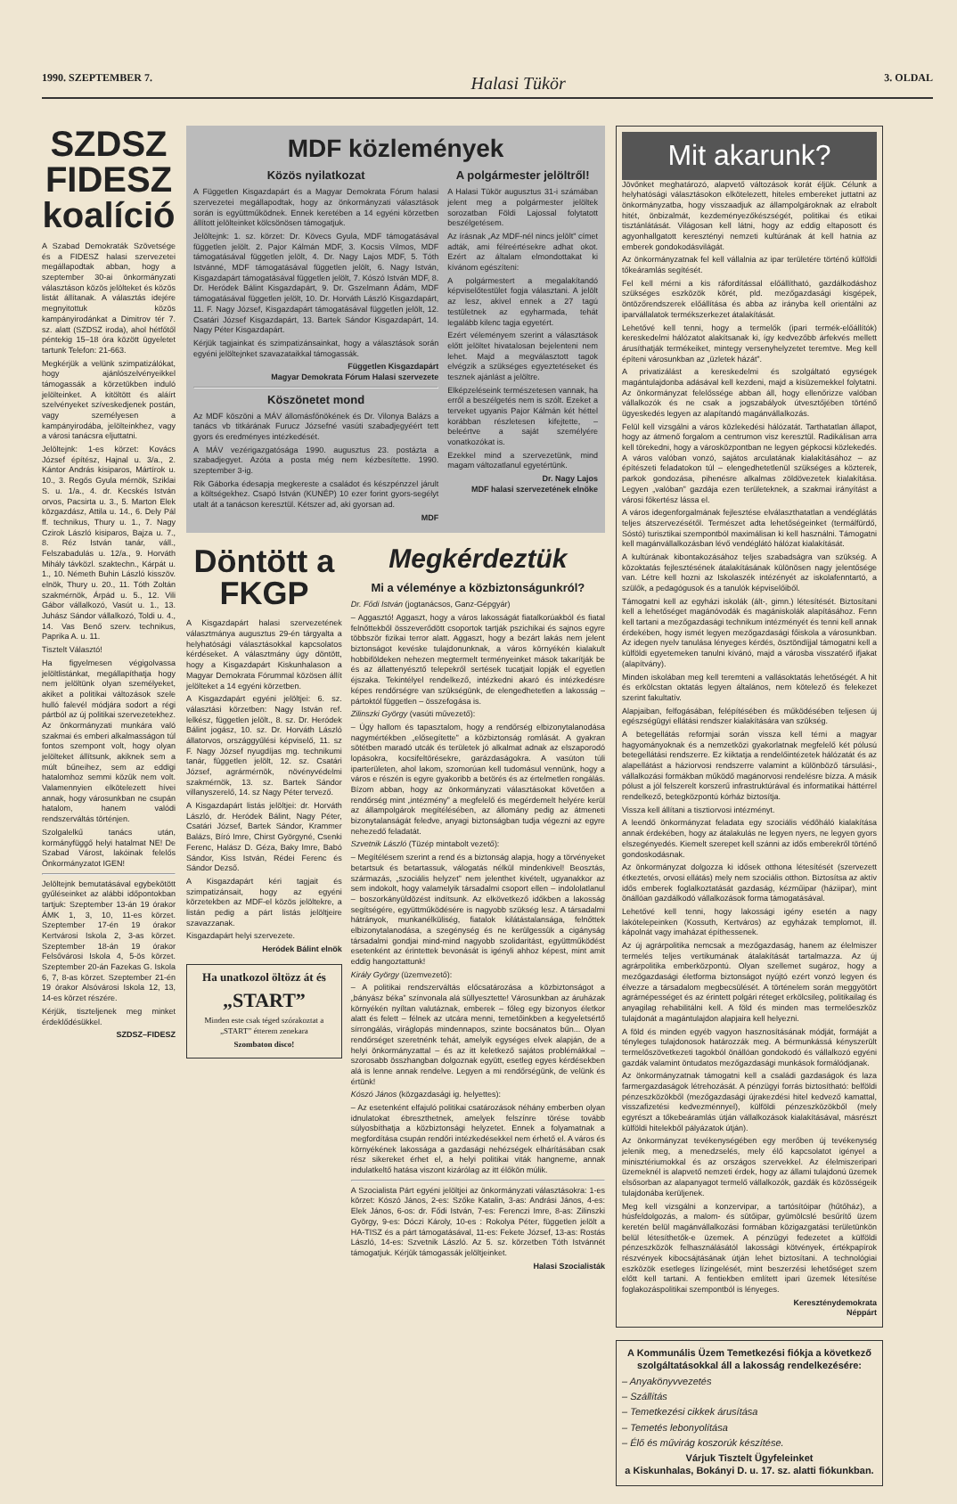1990. SZEPTEMBER 7. Halasi Tükör 3. OLDAL
SZDSZ FIDESZ koalíció
A Szabad Demokraták Szövetsége és a FIDESZ halasi szervezetei megállapodtak abban, hogy a szeptember 30-ai önkormányzati választáson közös jelölteket és közös listát állítanak. A választás idejére megnyitottuk közös kampányirodánkat a Dimitrov tér 7. sz. alatt (SZDSZ iroda), ahol hétfőtől péntekig 15–18 óra között ügyeletet tartunk Telefon: 21-663.
Megkérjük a velünk szimpatizálókat, hogy ajánlószelvényeikkel támogassák a körzetükben induló jelölteinket. A kitöltött és aláírt szelvényeket szíveskedjenek postán, vagy személyesen a kampányirodába, jelölteinkhez, vagy a városi tanácsra eljuttatni.
Jelöltejnk: 1-es körzet: Kovács József építész, Hajnal u. 3/a., 2. Kántor András kisiparos, Mártírok u. 10., 3. Regős Gyula mérnök, Sziklai S. u. 1/a., 4. dr. Kecskés István orvos, Pacsirta u. 3., 5. Marton Elek közgazdász, Attila u. 14., 6. Dely Pál ff. technikus, Thury u. 1., 7. Nagy Czirok László kisiparos, Bajza u. 7., 8. Réz István tanár, váll., Felszabadulás u. 12/a., 9. Horváth Mihály távközl. szaktechn., Kárpát u. 1., 10. Németh Buhin László kisszöv. elnök, Thury u. 20., 11. Tóth Zoltán szakmérnök, Árpád u. 5., 12. Vili Gábor vállalkozó, Vasút u. 1., 13. Juhász Sándor vállalkozó, Toldi u. 4., 14. Vas Benő szerv. technikus, Paprika A. u. 11.
Tisztelt Választó!
Ha figyelmesen végigolvassa jelöltlistánkat, megállapíthatja hogy nem jelöltünk olyan személyeket, akiket a politikai változások szele hulló falevél módjára sodort a régi pártból az új politikai szervezetekhez. Az önkormányzati munkára való szakmai és emberi alkalmasságon túl fontos szempont volt, hogy olyan jelölteket állítsunk, akiknek sem a múlt bűneihez, sem az eddigi hatalomhoz semmi közük nem volt. Valamennyien elkötelezett hívei annak, hogy városunkban ne csupán hatalom, hanem valódi rendszerváltás történjen.
Szolgalelkű tanács után, kormányfüggő helyi hatalmat NE! De Szabad Várost, lakóinak felelős Önkormányzatot IGEN!
Jelöltejnk bemutatásával egybekötött gyűléseinket az alábbi időpontokban tartjuk: Szeptember 13-án 19 órakor ÁMK 1, 3, 10, 11-es körzet. Szeptember 17-én 19 órakor Kertvárosi Iskola 2, 3-as körzet. Szeptember 18-án 19 órakor Felsővárosi Iskola 4, 5-ös körzet. Szeptember 20-án Fazekas G. Iskola 6, 7, 8-as körzet. Szeptember 21-én 19 órakor Alsóvárosi Iskola 12, 13, 14-es körzet részére.
Kérjük, tiszteljenek meg minket érdeklődésükkel.
SZDSZ–FIDESZ
MDF közlemények
Közös nyilatkozat
A Független Kisgazdapárt és a Magyar Demokrata Fórum halasi szervezetei megállapodtak, hogy az önkormányzati választások során is együttműködnek. Ennek keretében a 14 egyéni körzetben állított jelölteinket kölcsönösen támogatjuk.
Jelöltejnk: 1. sz. körzet: Dr. Kövecs Gyula, MDF támogatásával független jelölt. 2. Pajor Kálmán MDF, 3. Kocsis Vilmos, MDF támogatásával független jelölt, 4. Dr. Nagy Lajos MDF, 5. Tóth Istvánné, MDF támogatásával független jelölt, 6. Nagy István, Kisgazdapárt támogatásával független jelölt, 7. Kószó István MDF, 8. Dr. Heródek Bálint Kisgazdapárt, 9. Dr. Gszelmann Ádám, MDF támogatásával független jelölt, 10. Dr. Horváth László Kisgazdapárt, 11. F. Nagy József, Kisgazdapárt támogatásával független jelölt, 12. Csatári József Kisgazdapárt, 13. Bartek Sándor Kisgazdapárt, 14. Nagy Péter Kisgazdapárt.
Kérjük tagjainkat és szimpatizánsainkat, hogy a választások során egyéni jelöltejnket szavazataikkal támogassák.
Független Kisgazdapárt
Magyar Demokrata Fórum Halasi szervezete
Köszönetet mond
Az MDF köszöni a MÁV állomásfőnökének és Dr. Vilonya Balázs a tanács vb titkárának Furucz Józsefné vasúti szabadjegyéért tett gyors és eredményes intézkedését.
A MÁV vezérigazgatósága 1990. augusztus 23. postázta a szabadjegyet. Azóta a posta még nem kézbesítette. 1990. szeptember 3-ig.
Rik Gáborka édesapja megkereste a családot és készpénzzel járult a költségekhez. Csapó István (KUNÉP) 10 ezer forint gyors-segélyt utalt át a tanácson keresztül. Kétszer ad, aki gyorsan ad.
MDF
A polgármester jelöltről!
A Halasi Tükör augusztus 31-i számában jelent meg a polgármester jelöltek sorozatban Földi Lajossal folytatott beszélgetésem.
Az írásnak „Az MDF-nél nincs jelölt" címet adták, ami félreértésekre adhat okot. Ezért az általam elmondottakat ki kívánom egészíteni:
A polgármestert a megalakítandó képviselőtestület fogja választani. A jelölt az lesz, akivel ennek a 27 tagú testületnek az egyharmada, tehát legalább kilenc tagja egyetért.
Ezért véleményem szerint a választások előtt jelöltet hivatalosan bejelenteni nem lehet. Majd a megválasztott tagok elvégzik a szükséges egyeztetéseket és tesznek ajánlást a jelöltre.
Elképzeléseink természetesen vannak, ha erről a beszélgetés nem is szólt. Ezeket a terveket ugyanis Pajor Kálmán két héttel korábban részletesen kifejtette, – beleértve a saját személyére vonatkozókat is.
Ezekkel mind a szervezetünk, mind magam változatlanul egyetértünk.
Dr. Nagy Lajos
MDF halasi szervezetének elnöke
Döntött a FKGP
A Kisgazdapárt halasi szervezetének választmánya augusztus 29-én tárgyalta a helyhatósági választásokkal kapcsolatos kérdéseket. A választmány úgy döntött, hogy a Kisgazdapárt Kiskunhalason a Magyar Demokrata Fórummal közösen állít jelölteket a 14 egyéni körzetben.
A Kisgazdapárt egyéni jelöltjei: 6. sz. választási körzetben: Nagy István ref. lelkész, független jelölt., 8. sz. Dr. Heródek Bálint jogász, 10. sz. Dr. Horváth László állatorvos, országgyűlési képviselő, 11. sz F. Nagy József nyugdíjas mg. technikumi tanár, független jelölt, 12. sz. Csatári József, agrármérnök, növényvédelmi szakmérnök, 13. sz. Bartek Sándor villanyszerelő, 14. sz Nagy Péter tervező.
A Kisgazdapárt listás jelöltjei: dr. Horváth László, dr. Heródek Bálint, Nagy Péter, Csatári József, Bartek Sándor, Krammer Balázs, Bíró Imre, Chirst Györgyné, Csenki Ferenc, Halász D. Géza, Baky Imre, Babó Sándor, Kiss István, Rédei Ferenc és Sándor Dezső.
A Kisgazdapárt kéri tagjait és szimpatizánsait, hogy az egyéni körzetekben az MDF-el közös jelöltekre, a listán pedig a párt listás jelöltjeire szavazzanak.
Kisgazdapárt helyi szervezete.
Heródek Bálint elnök
Ha unatkozol öltözz át és
„START”
Minden este csak téged szórakoztat a „START” étterem zenekara
Szombaton disco!
Megkérdeztük
Mi a véleménye a közbiztonságunkról?
Dr. Fődi István (jogtanácsos, Ganz-Gépgyár)
– Aggasztó! Aggaszt, hogy a város lakosságát fiatalkorúakból és fiatal felnőttekből összeverődött csoportok tartják pszichikai és sajnos egyre többször fizikai terror alatt. Aggaszt, hogy a bezárt lakás nem jelent biztonságot kevéske tulajdonunknak, a város környékén kialakult hobbiföldeken nehezen megtermelt terményeinket mások takarítják be és az állattenyésztő telepekről sertések tucatjait lopják el egyetlen éjszaka. Tekintélyel rendelkező, intézkedni akaró és intézkedésre képes rendőrségre van szükségünk, de elengedhetetlen a lakosság – pártoktól független – összefogása is.
Zilinszki György (vasúti művezető):
– Úgy hallom és tapasztalom, hogy a rendőrség elbizonytalanodása nagymértékben „elősegítette” a közbiztonság romlását. A gyakran sötétben maradó utcák és területek jó alkalmat adnak az elszaporodó lopásokra, kocsifeltörésekre, garázdaságokra. A vasúton túli iparterületen, ahol lakom, szomorúan kell tudomásul vennünk, hogy a város e részén is egyre gyakoribb a betörés és az értelmetlen rongálás. Bízom abban, hogy az önkormányzati választásokat követően a rendőrség mint „intézmény” a megfelelő és megérdemelt helyére kerül az állampolgárok megítélésében, az állomány pedig az átmeneti bizonytalanságát feledve, anyagi biztonságban tudja végezni az egyre nehezedő feladatát.
Szvetnik László (Tüzép mintabolt vezető):
– Megítélésem szerint a rend és a biztonság alapja, hogy a törvényeket betartsuk és betartassuk, válogatás nélkül mindenkivel! Beosztás, származás, „szociális helyzet” nem jelenthet kivételt, ugyanakkor az sem indokolt, hogy valamelyik társadalmi csoport ellen – indololatlanul – boszorkányüldözést indítsunk. Az elkövetkező időkben a lakosság segítségére, együttműködésére is nagyobb szükség lesz. A társadalmi hátrányok, munkanélküliség, fiatalok kilátástalansága, felnőttek elbizonytalanodása, a szegénység és ne kerülgessük a cigányság társadalmi gondjai mind-mind nagyobb szolidaritást, együttműködést esetenként az érintettek bevonását is igényli ahhoz képest, mint amit eddig hangoztattunk!
Király György (üzemvezető):
– A politikai rendszerváltás előcsatározása a közbiztonságot a „bányász béka” színvonala alá süllyesztette! Városunkban az áruházak környékén nyíltan valutáznak, emberek – főleg egy bizonyos életkor alatt és felett – félnek az utcára menni, temetőinkben a kegyeletsértő sírrongálás, viráglopás mindennapos, szinte bocsánatos bűn... Olyan rendőrséget szeretnénk tehát, amelyik egységes elvek alapján, de a helyi önkormányzattal – és az itt keletkező sajátos problémákkal – szorosabb összhangban dolgoznak együtt, esetleg egyes kérdésekben alá is lenne annak rendelve. Legyen a mi rendőrségünk, de velünk és értünk!
Kószó János (közgazdasági ig. helyettes):
– Az esetenként elfajuló politikai csatározások néhány emberben olyan idnulatokat ébreszthetnek, amelyek felszínre törése tovább súlyosbíthatja a közbiztonsági helyzetet. Ennek a folyamatnak a megfordítása csupán rendőri intézkedésekkel nem érhető el. A város és környékének lakossága a gazdasági nehézségek elhárításában csak rész sikereket érhet el, a helyi politikai viták hangneme, annak indulatkeltő hatása viszont kizárólag az itt élőkön múlik.
A Szocialista Párt egyéni jelöltjei az önkormányzati választásokra: 1-es körzet: Kószó János, 2-es: Szőke Katalin, 3-as: Andrási János, 4-es: Elek János, 6-os: dr. Fődi István, 7-es: Ferenczi Imre, 8-as: Zilinszki György, 9-es: Dóczi Károly, 10-es : Rokolya Péter, független jelölt a HA-TISZ és a párt támogatásával, 11-es: Fekete József, 13-as: Rostás László, 14-es: Szvetnik László. Az 5. sz. körzetben Tóth Istvánnét támogatjuk. Kérjük támogassák jelöltjeinket.
Halasi Szocialisták
Mit akarunk?
Jövőnket meghatározó, alapvető változások korát éljük. Célunk a helyhatósági választásokon elkötelezett, hiteles embereket juttatni az önkormányzatba, hogy visszaadjuk az állampolgároknak az elrabolt hitét, önbizalmát, kezdeményezőkészségét, politikai és etikai tisztánlátását. Világosan kell látni, hogy az eddig eltaposott és agyonhallgatott keresztényi nemzeti kultúrának át kell hatnia az emberek gondokodásvilágát.
Az önkormányzatnak fel kell vállalnia az ipar területére történő külföldi tőkeáramlás segítését.
Fel kell mérni a kis ráfordítással előállítható, gazdálkodáshoz szükséges eszközök körét, pld. mezőgazdasági kisgépek, öntözőrendszerek előállítása és abba az irányba kell orientálni az iparvállalatok termékszerkezet átalakítását.
Lehetővé kell tenni, hogy a termelők (ipari termék-előállítók) kereskedelmi hálózatot alakítsanak ki, így kedvezőbb árfekvés mellett árusíthatják termékeiket, mintegy versenyhelyzetet teremtve. Meg kell építeni városunkban az „üzletek házát”.
A privatizálást a kereskedelmi és szolgáltató egységek magántulajdonba adásával kell kezdeni, majd a kisüzemekkel folytatni. Az önkormányzat felelőssége abban áll, hogy ellenőrizze valóban vállalkozók és ne csak a jogszabályok útvesztőjében történő ügyeskedés legyen az alapítandó magánvállalkozás.
Felül kell vizsgálni a város közlekedési hálózatát. Tarthatatlan állapot, hogy az átmenő forgalom a centrumon visz keresztül. Radikálisan arra kell törekedni, hogy a városközpontban ne legyen gépkocsi közlekedés. A város valóban vonzó, sajátos arculatának kialakításához – az építészeti feladatokon túl – elengedhetetlenül szükséges a közterek, parkok gondozása, pihenésre alkalmas zöldövezetek kialakítása. Legyen „valóban” gazdája ezen területeknek, a szakmai irányítást a városi főkertész lássa el.
A város idegenforgalmának fejlesztése elválaszthatatlan a vendéglátás teljes átszervezésétől. Természet adta lehetőségeinket (termálfürdő, Sóstó) turisztikai szempontból maximálisan ki kell használni. Támogatni kell magánvállalkozásban lévő vendéglátó hálózat kialakítását.
A kultúrának kibontakozásához teljes szabadságra van szükség. A közoktatás fejlesztésének átalakításának különösen nagy jelentősége van. Létre kell hozni az Iskolaszék intézényét az iskolafenntartó, a szülők, a pedagógusok és a tanulók képviselőiből.
Támogatni kell az egyházi iskolák (ált-, gimn.) létesítését. Biztosítani kell a lehetőséget magánóvodák és magániskolák alapításához. Fenn kell tartani a mezőgazdasági technikum intézményét és tenni kell annak érdekében, hogy ismét legyen mezőgazdasági főiskola a városunkban. Az idegen nyelv tanulása lényeges kérdés, ösztöndíjjal támogatni kell a külföldi egyetemeken tanulni kívánó, majd a városba visszatérő ifjakat (alapítvány).
Minden iskolában meg kell teremteni a vallásoktatás lehetőségét. A hit és erkölcstan oktatás legyen általános, nem kötelező és felekezet szerint fakultatív.
Alapjaiban, felfogásában, felépítésében és működésében teljesen új egészségügyi ellátási rendszer kialakítására van szükség.
A betegellátás reformjai során vissza kell térni a magyar hagyományoknak és a nemzetközi gyakorlatnak megfelelő két pólusú betegellátási rendszerre. Ez kiiktatja a rendelőintézetek hálózatát és az alapellátást a háziorvosi rendszerre valamint a különböző társulási-, vállalkozási formákban működő magánorvosi rendelésre bízza. A másik pólust a jól felszerelt korszerű infrastruktúrával és informatikai háttérrel rendelkező, betegközpontú kórház biztosítja.
Vissza kell állítani a tisztiorvosi intézményt.
A leendő önkormányzat feladata egy szociális védőháló kialakítása annak érdekében, hogy az átalakulás ne legyen nyers, ne legyen gyors elszegényedés. Kiemelt szerepet kell szánni az idős emberekről történő gondoskodásnak.
Az önkormányzat dolgozza ki idősek otthona létesítését (szervezett étkeztetés, orvosi ellátás) mely nem szociális otthon. Biztosítsa az aktív idős emberek foglalkoztatását gazdaság, kézműipar (háziipar), mint önállóan gazdálkodó vállalkozások forma támogatásával.
Lehetővé kell tenni, hogy lakossági igény esetén a nagy lakótelepeinken (Kossuth, Kertváros) az egyházak templomot, ill. kápolnát vagy imaházat építhessenek.
Az új agrárpolitika nemcsak a mezőgazdaság, hanem az élelmiszer termelés teljes vertikumának átalakítását tartalmazza. Az új agrárpolitika emberközpontú. Olyan szellemet sugároz, hogy a mezőgazdasági életforma biztonságot nyújtó ezért vonzó legyen és élvezze a társadalom megbecsülését. A történelem során meggyötört agrárnépességet és az érintett polgári réteget erkölcsileg, politikailag és anyagilag rehabilitálni kell. A föld és minden mas termelőeszköz tulajdonát a magántulajdon alapjaira kell helyezni.
A föld és minden egyéb vagyon hasznosításának módját, formáját a tényleges tulajdonosok határozzák meg. A bérmunkássá kényszerült termelőszövetkezeti tagokból önállóan gondokodó és vállalkozó egyéni gazdák valamint öntudatos mezőgazdasági munkások formálódjanak.
Az önkormányzatnak támogatni kell a családi gazdaságok és laza farmergazdaságok létrehozását. A pénzügyi forrás biztosítható: belföldi pénzeszközökből (mezőgazdasági újrakezdési hitel kedvező kamattal, visszafizetési kedvezménnyel), külföldi pénzeszközökből (mely egyrészt a tőkebeáramlás útján vállalkozások kialakításával, másrészt külföldi hitelekből pályázatok útján).
Az önkormányzat tevékenységében egy merőben új tevékenység jelenik meg, a menedzselés, mely élő kapcsolatot igényel a minisztériumokkal és az országos szervekkel. Az élelmiszeripari üzemeknél is alapvető nemzeti érdek, hogy az állami tulajdonú üzemek elsősorban az alapanyagot termelő vállalkozók, gazdák és közösségeik tulajdonába kerüljenek.
Meg kell vizsgálni a konzervipar, a tartósítóipar (hűtőház), a húsfeldolgozás, a malom- és sütőipar, gyümölcslé besűrítő üzem keretén belül magánvállalkozási formában közigazgatási területünkön belül létesíthetők-e üzemek. A pénzügyi fedezetet a külföldi pénzeszközök felhasználásától lakossági kötvények, értékpapírok részvények kibocsájtásának útján lehet biztosítani. A technológiai eszközök esetleges lízingelését, mint beszerzési lehetőséget szem előtt kell tartani. A fentiekben említett ipari üzemek létesítése foglakozáspolitikai szempontból is lényeges.
Kereszténydemokrata
Néppárt
A Kommunális Üzem Temetkezési fiókja a következő szolgáltatásokkal áll a lakosság rendelkezésére:
– Anyakönyvvezetés
– Szállítás
– Temetkezési cikkek árusítása
– Temetés lebonyolítása
– Élő és művirág koszorúk készítése.
Várjuk Tisztelt Ügyfeleinket
a Kiskunhalas, Bokányi D. u. 17. sz. alatti fiókunkban.